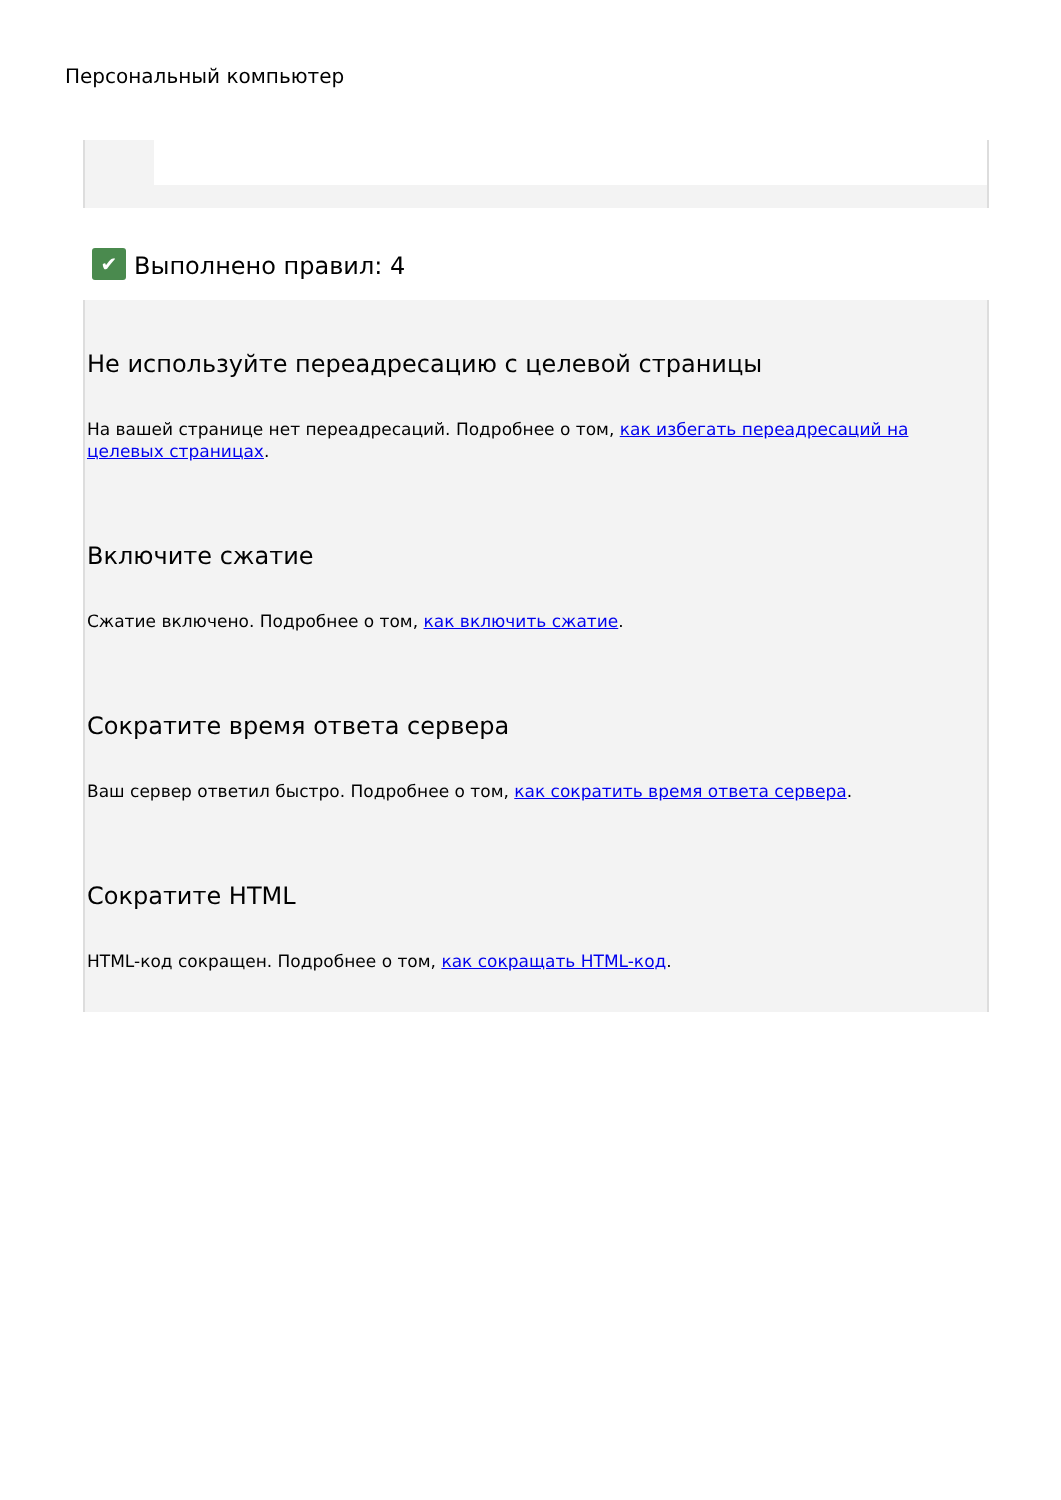Персональный компьютер
✔ Выполнено правил: 4
Не используйте переадресацию с целевой страницы
На вашей странице нет переадресаций. Подробнее о том, как избегать переадресаций на целевых страницах.
Включите сжатие
Сжатие включено. Подробнее о том, как включить сжатие.
Сократите время ответа сервера
Ваш сервер ответил быстро. Подробнее о том, как сократить время ответа сервера.
Сократите HTML
HTML-код сокращен. Подробнее о том, как сокращать HTML-код.